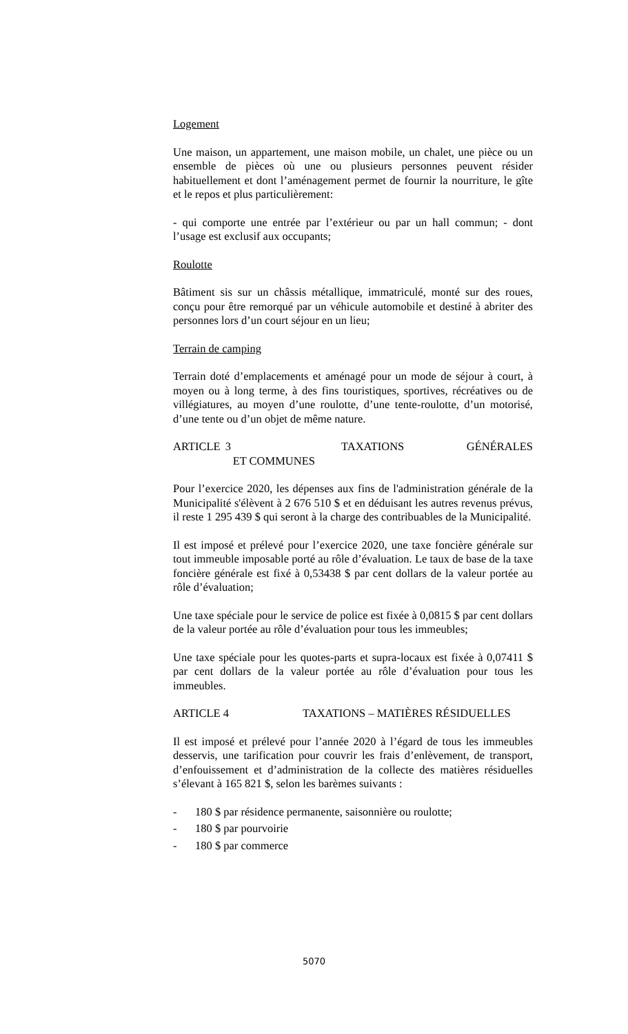Logement
Une maison, un appartement, une maison mobile, un chalet, une pièce ou un ensemble de pièces où une ou plusieurs personnes peuvent résider habituellement et dont l’aménagement permet de fournir la nourriture, le gîte et le repos et plus particulièrement:
- qui comporte une entrée par l’extérieur ou par un hall commun; - dont l’usage est exclusif aux occupants;
Roulotte
Bâtiment sis sur un châssis métallique, immatriculé, monté sur des roues, conçu pour être remorqué par un véhicule automobile et destiné à abriter des personnes lors d’un court séjour en un lieu;
Terrain de camping
Terrain doté d’emplacements et aménagé pour un mode de séjour à court, à moyen ou à long terme, à des fins touristiques, sportives, récréatives ou de villégiatures, au moyen d’une roulotte, d’une tente-roulotte, d’un motorisé, d’une tente ou d’un objet de même nature.
ARTICLE 3 TAXATIONS GÉNÉRALES ET COMMUNES
Pour l’exercice 2020, les dépenses aux fins de l'administration générale de la Municipalité s'élèvent à 2 676 510 $ et en déduisant les autres revenus prévus, il reste 1 295 439 $ qui seront à la charge des contribuables de la Municipalité.
Il est imposé et prélevé pour l’exercice 2020, une taxe foncière générale sur tout immeuble imposable porté au rôle d’évaluation. Le taux de base de la taxe foncière générale est fixé à 0,53438 $ par cent dollars de la valeur portée au rôle d’évaluation;
Une taxe spéciale pour le service de police est fixée à 0,0815 $ par cent dollars de la valeur portée au rôle d’évaluation pour tous les immeubles;
Une taxe spéciale pour les quotes-parts et supra-locaux est fixée à 0,07411 $ par cent dollars de la valeur portée au rôle d’évaluation pour tous les immeubles.
ARTICLE 4 TAXATIONS – MATIÈRES RÉSIDUELLES
Il est imposé et prélevé pour l’année 2020 à l’égard de tous les immeubles desservis, une tarification pour couvrir les frais d’enlèvement, de transport, d’enfouissement et d’administration de la collecte des matières résiduelles s’élevant à 165 821 $, selon les barèmes suivants :
- 180 $ par résidence permanente, saisonnière ou roulotte;
- 180 $ par pourvoirie
- 180 $ par commerce
5070